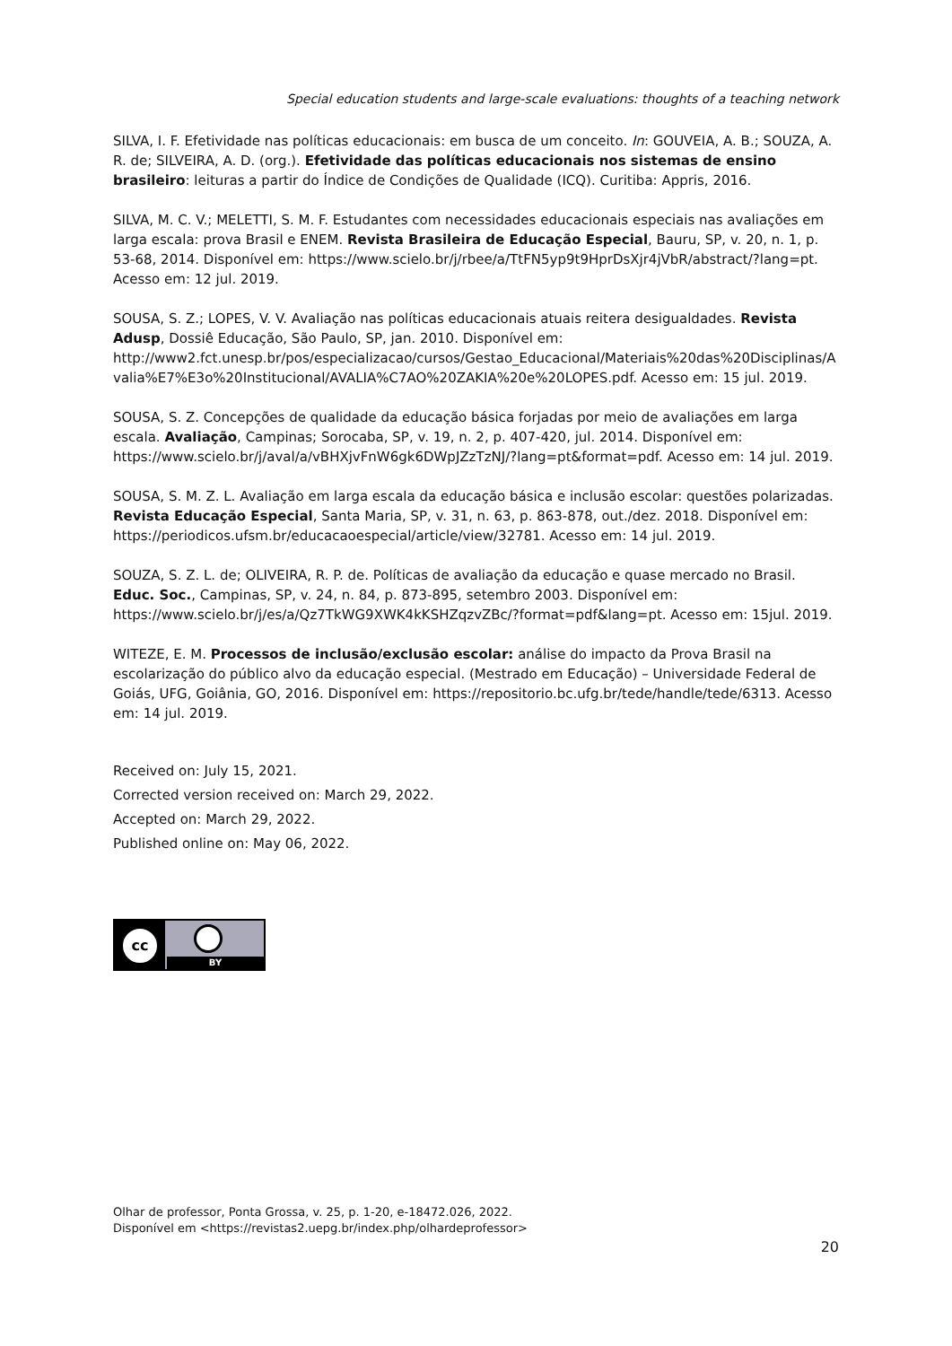Special education students and large-scale evaluations: thoughts of a teaching network
SILVA, I. F. Efetividade nas políticas educacionais: em busca de um conceito. In: GOUVEIA, A. B.; SOUZA, A. R. de; SILVEIRA, A. D. (org.). Efetividade das políticas educacionais nos sistemas de ensino brasileiro: leituras a partir do Índice de Condições de Qualidade (ICQ). Curitiba: Appris, 2016.
SILVA, M. C. V.; MELETTI, S. M. F. Estudantes com necessidades educacionais especiais nas avaliações em larga escala: prova Brasil e ENEM. Revista Brasileira de Educação Especial, Bauru, SP, v. 20, n. 1, p. 53-68, 2014. Disponível em: https://www.scielo.br/j/rbee/a/TtFN5yp9t9HprDsXjr4jVbR/abstract/?lang=pt. Acesso em: 12 jul. 2019.
SOUSA, S. Z.; LOPES, V. V. Avaliação nas políticas educacionais atuais reitera desigualdades. Revista Adusp, Dossiê Educação, São Paulo, SP, jan. 2010. Disponível em: http://www2.fct.unesp.br/pos/especializacao/cursos/Gestao_Educacional/Materiais%20das%20Disciplinas/Avalia%E7%E3o%20Institucional/AVALIA%C7AO%20ZAKIA%20e%20LOPES.pdf. Acesso em: 15 jul. 2019.
SOUSA, S. Z. Concepções de qualidade da educação básica forjadas por meio de avaliações em larga escala. Avaliação, Campinas; Sorocaba, SP, v. 19, n. 2, p. 407-420, jul. 2014. Disponível em: https://www.scielo.br/j/aval/a/vBHXjvFnW6gk6DWpJZzTzNJ/?lang=pt&format=pdf. Acesso em: 14 jul. 2019.
SOUSA, S. M. Z. L. Avaliação em larga escala da educação básica e inclusão escolar: questões polarizadas. Revista Educação Especial, Santa Maria, SP, v. 31, n. 63, p. 863-878, out./dez. 2018. Disponível em: https://periodicos.ufsm.br/educacaoespecial/article/view/32781. Acesso em: 14 jul. 2019.
SOUZA, S. Z. L. de; OLIVEIRA, R. P. de. Políticas de avaliação da educação e quase mercado no Brasil. Educ. Soc., Campinas, SP, v. 24, n. 84, p. 873-895, setembro 2003. Disponível em: https://www.scielo.br/j/es/a/Qz7TkWG9XWK4kKSHZqzvZBc/?format=pdf&lang=pt. Acesso em: 15jul. 2019.
WITEZE, E. M. Processos de inclusão/exclusão escolar: análise do impacto da Prova Brasil na escolarização do público alvo da educação especial. (Mestrado em Educação) – Universidade Federal de Goiás, UFG, Goiânia, GO, 2016. Disponível em: https://repositorio.bc.ufg.br/tede/handle/tede/6313. Acesso em: 14 jul. 2019.
Received on: July 15, 2021.
Corrected version received on: March 29, 2022.
Accepted on: March 29, 2022.
Published online on: May 06, 2022.
cc
BY
Olhar de professor, Ponta Grossa, v. 25, p. 1-20, e-18472.026, 2022.
Disponível em <https://revistas2.uepg.br/index.php/olhardeprofessor>
20